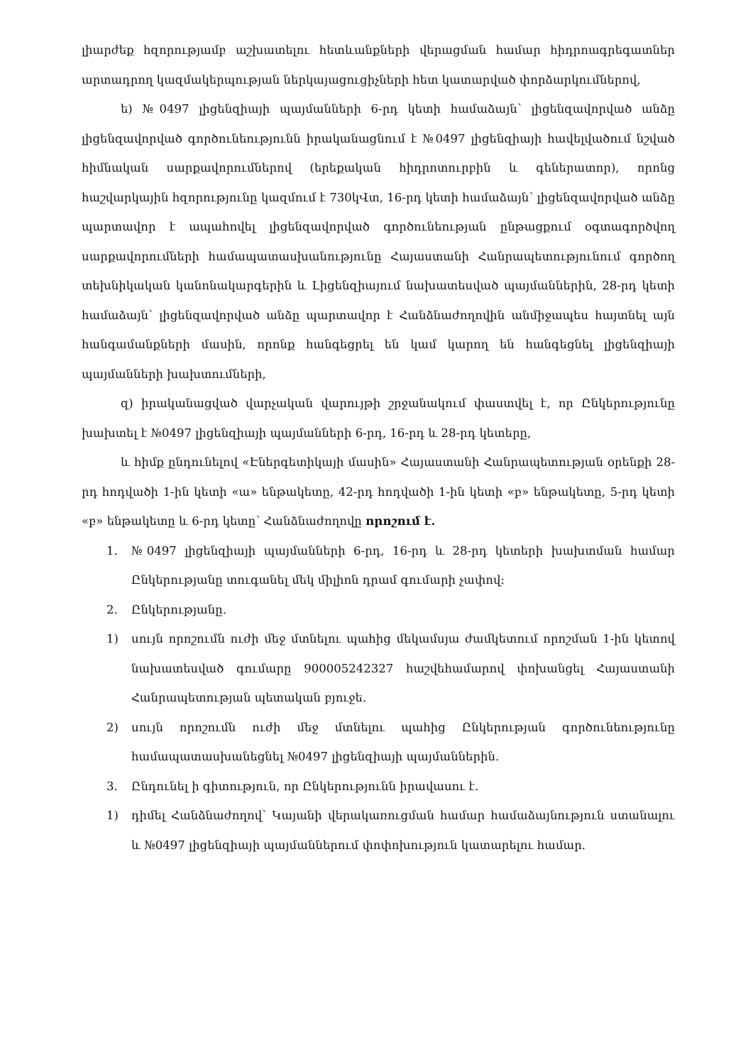լիարժեք հզորությամբ աշխատելու հետևանքների վերացման համար հիդրոագրեգատներ արտադրող կազմակերպության ներկայացուցիչների հետ կատարված փորձարկումներով,
ե) №0497 լիցենզիայի պայմանների 6-րդ կետի համաձայն՝ լիցենզավորված անձը լիցենզավորված գործունեությունն իրականացնում է №0497 լիցենզիայի հավելվածում նշված հիմնական սարքավորումներով (երեքական հիդրոտուրբին և գեներատոր), որոնց հաշվարկային հզորությունը կազմում է 730կՎտ, 16-րդ կետի համաձայն՝ լիցենզավորված անձը պարտավոր է ապահովել լիցենզավորված գործունեության ընթացքում օգտագործվող սարքավորումների համապատասխանությունը Հայաստանի Հանրապետությունում գործող տեխնիկական կանոնակարգերին և Լիցենզիայում նախատեսված պայմաններին, 28-րդ կետի համաձայն՝ լիցենզավորված անձը պարտավոր է Հանձնաժողովին անմիջապես հայտնել այն հանգամանքների մասին, որոնք հանգեցրել են կամ կարող են հանգեցնել լիցենզիայի պայմանների խախտումների,
զ) իրականացված վարչական վարույթի շրջանակում փաստվել է, որ Ընկերությունը խախտել է №0497 լիցենզիայի պայմանների 6-րդ, 16-րդ և 28-րդ կետերը,
և հիմք ընդունելով «Էներգետիկայի մասին» Հայաստանի Հանրապետության օրենքի 28-րդ հոդվածի 1-ին կետի «ա» ենթակետը, 42-րդ հոդվածի 1-ին կետի «բ» ենթակետը, 5-րդ կետի «բ» ենթակետը և 6-րդ կետը՝ Հանձնաժողովը որոշում է.
1. №0497 լիցենզիայի պայմանների 6-րդ, 16-րդ և 28-րդ կետերի խախտման համար Ընկերությանը տուգանել մեկ միլիոն դրամ գումարի չափով:
2. Ընկերությանը.
1) սույն որոշումն ուժի մեջ մտնելու պահից մեկամսյա ժամկետում որոշման 1-ին կետով նախատեսված գումարը 900005242327 հաշվեհամարով փոխանցել Հայաստանի Հանրապետության պետական բյուջե.
2) սույն որոշումն ուժի մեջ մտնելու պահից Ընկերության գործունեությունը համապատասխանեցնել №0497 լիցենզիայի պայմաններին.
3. Ընդունել ի գիտություն, որ Ընկերությունն իրավասու է.
1) դիմել Հանձնաժողով՝ Կայանի վերակառուցման համար համաձայնություն ստանալու և №0497 լիցենզիայի պայմաններում փոփոխություն կատարելու համար.